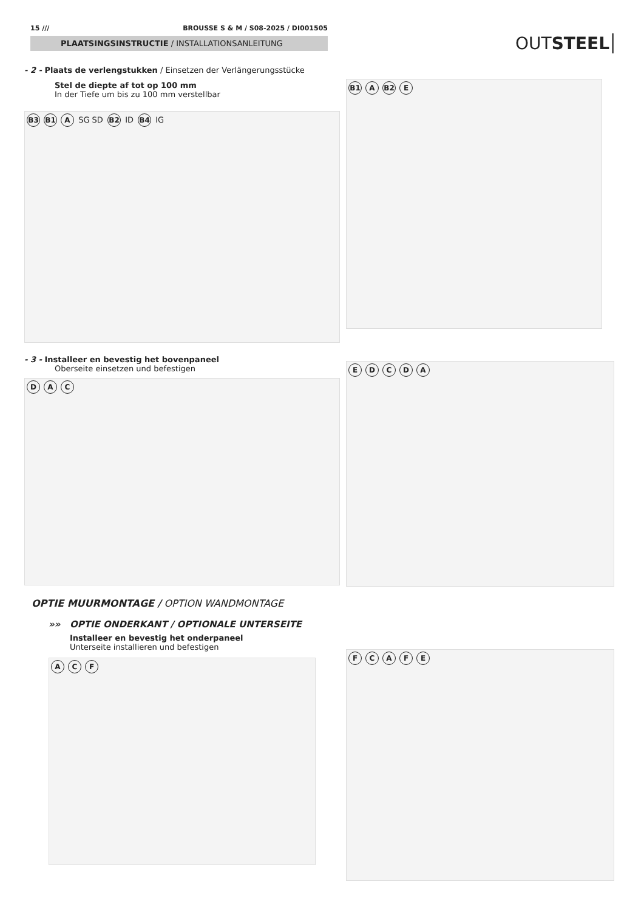15 /// BROUSSE S & M / S08-2025 / DI001505
PLAATSINGSINSTRUCTIE / INSTALLATIONSANLEITUNG
OUTSTEEL
- 2 - Plaats de verlengstukken / Einsetzen der Verlängerungsstücke
Stel de diepte af tot op 100 mm
In der Tiefe um bis zu 100 mm verstellbar
B3 B1 A SG SD B2 ID B4 IG
B1 A B2 E
- 3 - Installeer en bevestig het bovenpaneel
Oberseite einsetzen und befestigen
D A C
EDCDA
OPTIE MUURMONTAGE / OPTION WANDMONTAGE
»» OPTIE ONDERKANT / OPTIONALE UNTERSEITE
Installeer en bevestig het onderpaneel
Unterseite installieren und befestigen
A C F
FCAFE